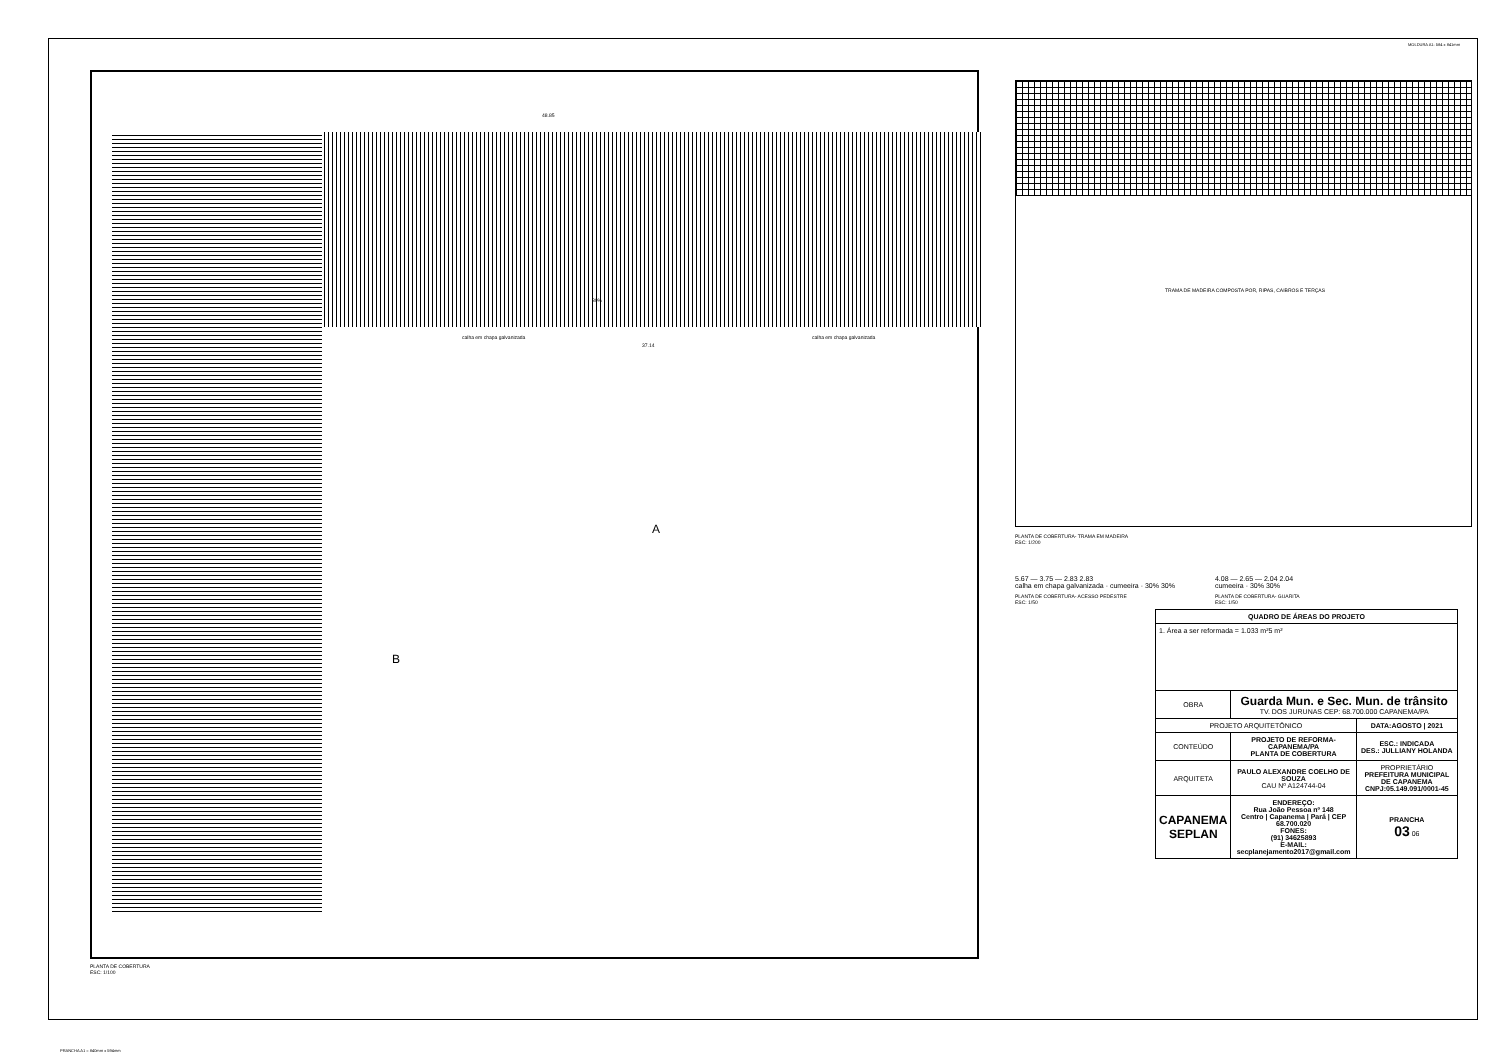MOLDURA A1: 584 x 841mm
48.85
calha em chapa galvanizada calha em chapa galvanizada
37.14
A
B
30%
PLANTA DE COBERTURA
ESC: 1/100
TRAMA DE MADEIRA COMPOSTA POR, RIPAS, CAIBROS E TERÇAS
PLANTA DE COBERTURA- TRAMA EM MADEIRA
ESC: 1/200
5.67 — 3.75 — 2.83 2.83
calha em chapa galvanizada · cumeeira · 30% 30%
PLANTA DE COBERTURA- ACESSO PEDESTRE
ESC: 1/50
4.08 — 2.65 — 2.04 2.04
cumeeira · 30% 30%
PLANTA DE COBERTURA- GUARITA
ESC: 1/50
| QUADRO DE ÁREAS DO PROJETO | | |
| --- | --- | --- |
| 1. Área a ser reformada = 1.033 m²5 m² | | |
| OBRA | Guarda Mun. e Sec. Mun. de trânsito TV. DOS JURUNAS CEP: 68.700.000 CAPANEMA/PA | |
| PROJETO ARQUITETÔNICO | | DATA:AGOSTO / 2021 |
| CONTEÚDO | PROJETO DE REFORMA-CAPANEMA/PA PLANTA DE COBERTURA | ESC.: INDICADA DES.: JULLIANY HOLANDA |
| ARQUITETA | PAULO ALEXANDRE COELHO DE SOUZA CAU Nº A124744-04 | PROPRIETÁRIO PREFEITURA MUNICIPAL DE CAPANEMA CNPJ:05.149.091/0001-45 |
| CAPANEMA SEPLAN | ENDEREÇO: Rua João Pessoa nº 148 Centro / Capanema / Pará / CEP 68.700.020 FONES: (91) 34625893 E-MAIL: secplanejamento2017@gmail.com | PRANCHA 03 06 |
PRANCHA A1 = 840mm x 594mm